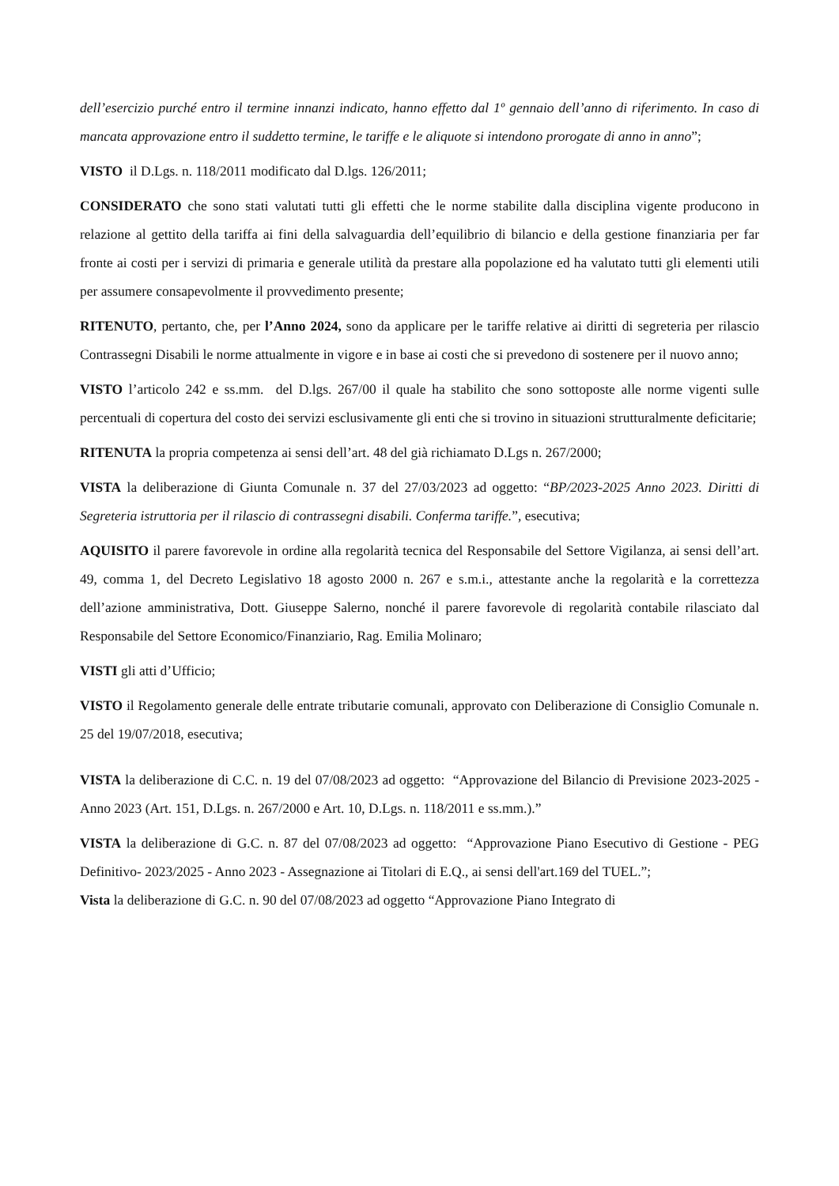dell’esercizio purché entro il termine innanzi indicato, hanno effetto dal 1º gennaio dell’anno di riferimento. In caso di mancata approvazione entro il suddetto termine, le tariffe e le aliquote si intendono prorogate di anno in anno”;
VISTO il D.Lgs. n. 118/2011 modificato dal D.lgs. 126/2011;
CONSIDERATO che sono stati valutati tutti gli effetti che le norme stabilite dalla disciplina vigente producono in relazione al gettito della tariffa ai fini della salvaguardia dell’equilibrio di bilancio e della gestione finanziaria per far fronte ai costi per i servizi di primaria e generale utilità da prestare alla popolazione ed ha valutato tutti gli elementi utili per assumere consapevolmente il provvedimento presente;
RITENUTO, pertanto, che, per l’Anno 2024, sono da applicare per le tariffe relative ai diritti di segreteria per rilascio Contrassegni Disabili le norme attualmente in vigore e in base ai costi che si prevedono di sostenere per il nuovo anno;
VISTO l’articolo 242 e ss.mm. del D.lgs. 267/00 il quale ha stabilito che sono sottoposte alle norme vigenti sulle percentuali di copertura del costo dei servizi esclusivamente gli enti che si trovino in situazioni strutturalmente deficitarie;
RITENUTA la propria competenza ai sensi dell’art. 48 del già richiamato D.Lgs n. 267/2000;
VISTA la deliberazione di Giunta Comunale n. 37 del 27/03/2023 ad oggetto: “BP/2023-2025 Anno 2023. Diritti di Segreteria istruttoria per il rilascio di contrassegni disabili. Conferma tariffe.”, esecutiva;
AQUISITO il parere favorevole in ordine alla regolarità tecnica del Responsabile del Settore Vigilanza, ai sensi dell’art. 49, comma 1, del Decreto Legislativo 18 agosto 2000 n. 267 e s.m.i., attestante anche la regolarità e la correttezza dell’azione amministrativa, Dott. Giuseppe Salerno, nonché il parere favorevole di regolarità contabile rilasciato dal Responsabile del Settore Economico/Finanziario, Rag. Emilia Molinaro;
VISTI gli atti d’Ufficio;
VISTO il Regolamento generale delle entrate tributarie comunali, approvato con Deliberazione di Consiglio Comunale n. 25 del 19/07/2018, esecutiva;
VISTA la deliberazione di C.C. n. 19 del 07/08/2023 ad oggetto: “Approvazione del Bilancio di Previsione 2023-2025 - Anno 2023 (Art. 151, D.Lgs. n. 267/2000 e Art. 10, D.Lgs. n. 118/2011 e ss.mm.).”
VISTA la deliberazione di G.C. n. 87 del 07/08/2023 ad oggetto: “Approvazione Piano Esecutivo di Gestione - PEG Definitivo- 2023/2025 - Anno 2023 - Assegnazione ai Titolari di E.Q., ai sensi dell'art.169 del TUEL.”;
Vista la deliberazione di G.C. n. 90 del 07/08/2023 ad oggetto “Approvazione Piano Integrato di